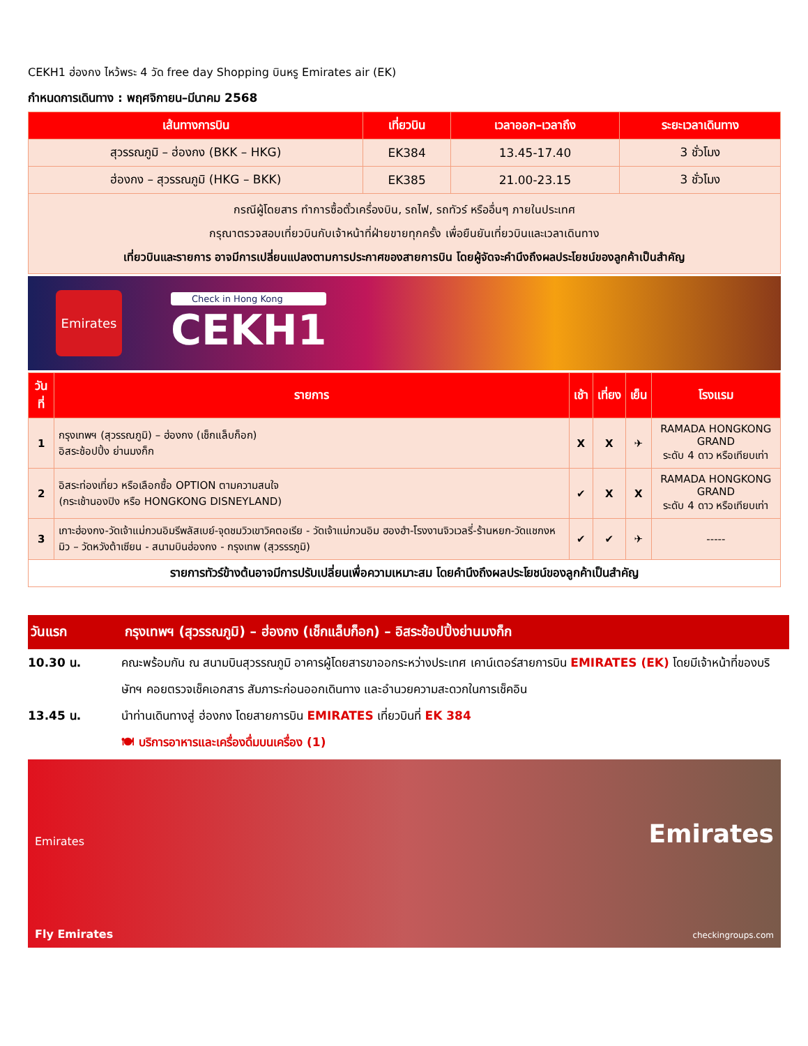CEKH1 ฮ่องกง ไหว้พระ 4 วัด free day Shopping บินหรู Emirates air (EK)
กำหนดการเดินทาง : พฤศจิกายน–มีนาคม 2568
| เส้นทางการบิน | เที่ยวบิน | เวลาออก–เวลาถึง | ระยะเวลาเดินทาง |
| --- | --- | --- | --- |
| สุวรรณภูมิ – ฮ่องกง (BKK – HKG) | EK384 | 13.45-17.40 | 3 ชั่วโมง |
| ฮ่องกง – สุวรรณภูมิ (HKG – BKK) | EK385 | 21.00-23.15 | 3 ชั่วโมง |
| กรณีผู้โดยสาร ทำการซื้อตั๋วเครื่องบิน, รถไฟ, รถทัวร์ หรืออื่นๆ ภายในประเทศ กรุณาตรวจสอบเที่ยวบินกับเจ้าหน้าที่ฝ่ายขายทุกครั้ง เพื่อยืนยันเที่ยวบินและเวลาเดินทาง เที่ยวบินและรายการ อาจมีการเปลี่ยนแปลงตามการประกาศของสายการบิน โดยผู้จัดจะคำนึงถึงผลประโยชน์ของลูกค้าเป็นสำคัญ | | | |
Emirates
Check in Hong Kong
CEKH1
| วันที่ | รายการ | เช้า | เที่ยง | เย็น | โรงแรม |
| --- | --- | --- | --- | --- | --- |
| 1 | กรุงเทพฯ (สุวรรณภูมิ) – ฮ่องกง (เช็กแล็บก็อก) อิสระช้อปปิ้ง ย่านมงก็ก | X | X | ✈ | RAMADA HONGKONG GRAND ระดับ 4 ดาว หรือเทียบเท่า |
| 2 | อิสระท่องเที่ยว หรือเลือกซื้อ OPTION ตามความสนใจ (กระเช้านองปิง หรือ HONGKONG DISNEYLAND) | ✔ | X | X | RAMADA HONGKONG GRAND ระดับ 4 ดาว หรือเทียบเท่า |
| 3 | เกาะฮ่องกง-วัดเจ้าแม่กวนอิมรีพลัสเบย์-จุดชมวิวเขาวิคตอเรีย - วัดเจ้าแม่กวนอิม ฮองฮำ-โรงงานจิวเวลรี่-ร้านหยก-วัดแชกงหมิว – วัดหวังต้าเซียน - สนามบินฮ่องกง - กรุงเทพ (สุวรรรภูมิ) | ✔ | ✔ | ✈ | ----- |
| รายการทัวร์ข้างต้นอาจมีการปรับเปลี่ยนเพื่อความเหมาะสม โดยคำนึงถึงผลประโยชน์ของลูกค้าเป็นสำคัญ | | | | | |
วันแรก กรุงเทพฯ (สุวรรณภูมิ) – ฮ่องกง (เช็กแล็บก็อก) – อิสระช้อปปิ้งย่านมงก็ก
10.30 น. คณะพร้อมกัน ณ สนามบินสุวรรณภูมิ อาคารผู้โดยสารขาออกระหว่างประเทศ เคาน์เตอร์สายการบิน EMIRATES (EK) โดยมีเจ้าหน้าที่ของบริษัทฯ คอยตรวจเช็คเอกสาร สัมภาระก่อนออกเดินทาง และอำนวยความสะดวกในการเช็คอิน
13.45 น. นำท่านเดินทางสู่ ฮ่องกง โดยสายการบิน EMIRATES เที่ยวบินที่ EK 384
🍽 บริการอาหารและเครื่องดื่มบนเครื่อง (1)
Emirates
Fly Emirates
Emirates
checkingroups.com